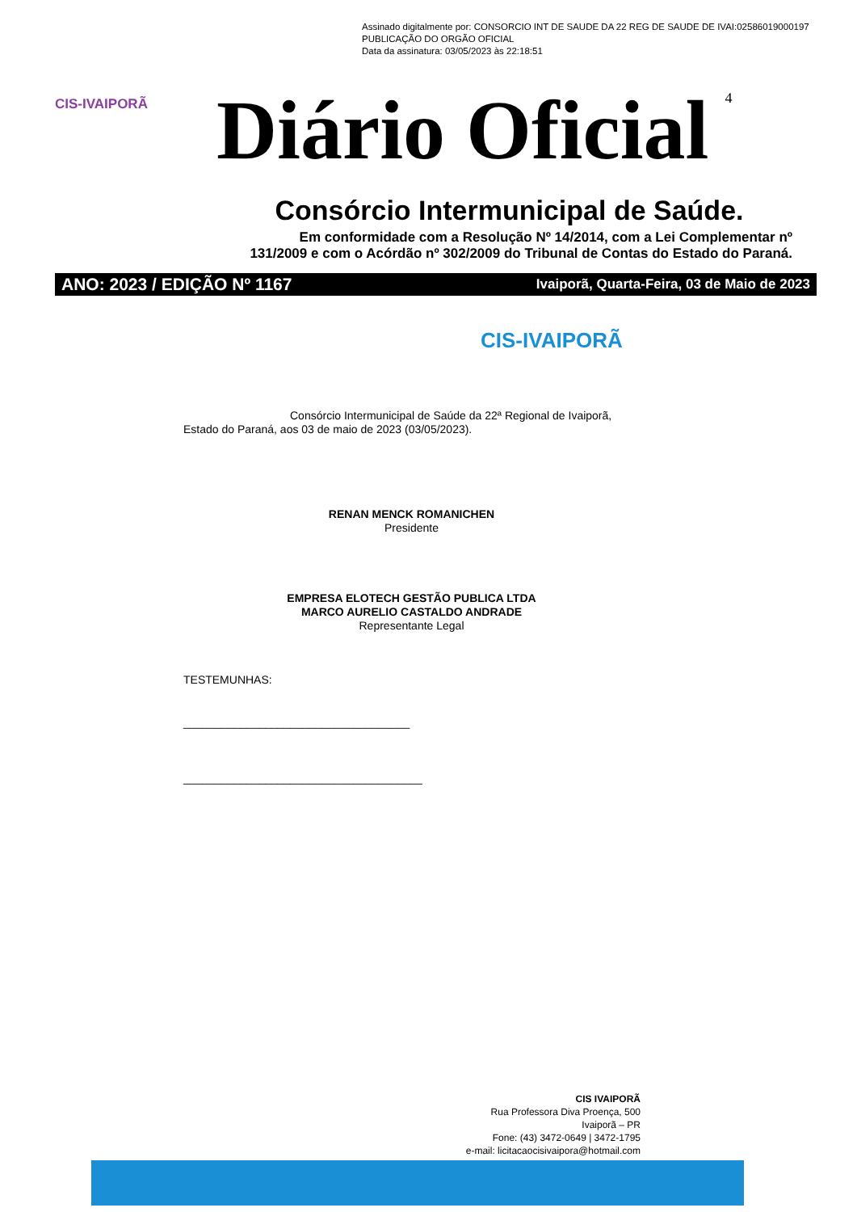Assinado digitalmente por: CONSORCIO INT DE SAUDE DA 22 REG DE SAUDE DE IVAI:02586019000197
PUBLICAÇÃO DO ORGÃO OFICIAL
Data da assinatura: 03/05/2023 às 22:18:51
CIS-IVAIPORÃ
Diário Oficial
4
Consórcio Intermunicipal de Saúde.
Em conformidade com a Resolução Nº 14/2014, com a Lei Complementar nº
131/2009 e com o Acórdão nº 302/2009 do Tribunal de Contas do Estado do Paraná.
ANO: 2023 / EDIÇÃO Nº 1167 Ivaiporã, Quarta-Feira, 03 de Maio de 2023
CIS-IVAIPORÃ
Consórcio Intermunicipal de Saúde da 22ª Regional de Ivaiporã, Estado do Paraná, aos 03 de maio de 2023 (03/05/2023).
RENAN MENCK ROMANICHEN
Presidente
EMPRESA ELOTECH GESTÃO PUBLICA LTDA
MARCO AURELIO CASTALDO ANDRADE
Representante Legal
TESTEMUNHAS:
____________________________________
______________________________________
CIS IVAIPORÃ
Rua Professora Diva Proença, 500
Ivaiporã – PR
Fone: (43) 3472-0649 | 3472-1795
e-mail: licitacaocisivaipora@hotmail.com